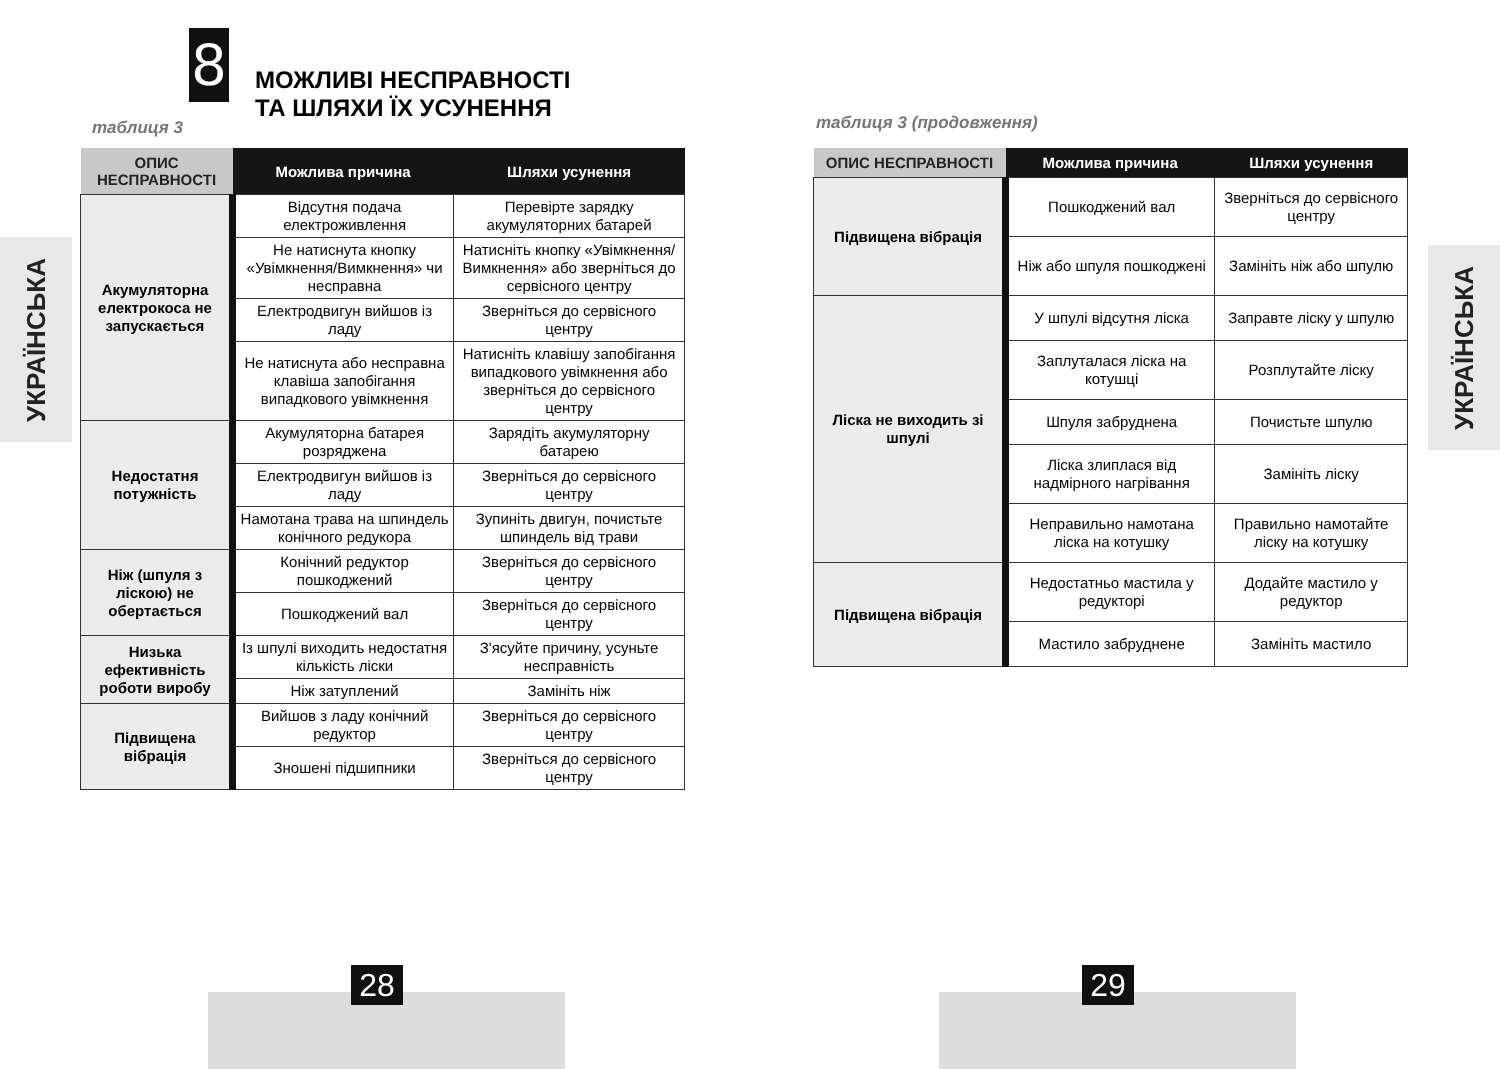УКРАЇНСЬКА
УКРАЇНСЬКА
8
МОЖЛИВІ НЕСПРАВНОСТІ
ТА ШЛЯХИ ЇХ УСУНЕННЯ
таблиця 3
| ОПИС НЕСПРАВНОСТІ | Можлива причина | Шляхи усунення |
| --- | --- | --- |
| Акумуляторна електрокоса не запускається | Відсутня подача електроживлення | Перевірте зарядку акумуляторних батарей |
| | Не натиснута кнопку «Увімкнення/Вимкнення» чи несправна | Натисніть кнопку «Увімкнення/Вимкнення» або зверніться до сервісного центру |
| | Електродвигун вийшов із ладу | Зверніться до сервісного центру |
| | Не натиснута або несправна клавіша запобігання випадкового увімкнення | Натисніть клавішу запобігання випадкового увімкнення або зверніться до сервісного центру |
| Недостатня потужність | Акумуляторна батарея розряджена | Зарядіть акумуляторну батарею |
| | Електродвигун вийшов із ладу | Зверніться до сервісного центру |
| | Намотана трава на шпиндель конічного редукора | Зупиніть двигун, почистьте шпиндель від трави |
| Ніж (шпуля з ліскою) не обертається | Конічний редуктор пошкоджений | Зверніться до сервісного центру |
| | Пошкоджений вал | Зверніться до сервісного центру |
| Низька ефективність роботи виробу | Із шпулі виходить недостатня кількість ліски | З'ясуйте причину, усуньте несправність |
| | Ніж затуплений | Замініть ніж |
| Підвищена вібрація | Вийшов з ладу конічний редуктор | Зверніться до сервісного центру |
| | Зношені підшипники | Зверніться до сервісного центру |
таблиця 3 (продовження)
| ОПИС НЕСПРАВНОСТІ | Можлива причина | Шляхи усунення |
| --- | --- | --- |
| Підвищена вібрація | Пошкоджений вал | Зверніться до сервісного центру |
| | Ніж або шпуля пошкоджені | Замініть ніж або шпулю |
| Ліска не виходить зі шпулі | У шпулі відсутня ліска | Заправте ліску у шпулю |
| | Заплуталася ліска на котушці | Розплутайте ліску |
| | Шпуля забруднена | Почистьте шпулю |
| | Ліска злиплася від надмірного нагрівання | Замініть ліску |
| | Неправильно намотана ліска на котушку | Правильно намотайте ліску на котушку |
| Підвищена вібрація | Недостатньо мастила у редукторі | Додайте мастило у редуктор |
| | Мастило забруднене | Замініть мастило |
28 29